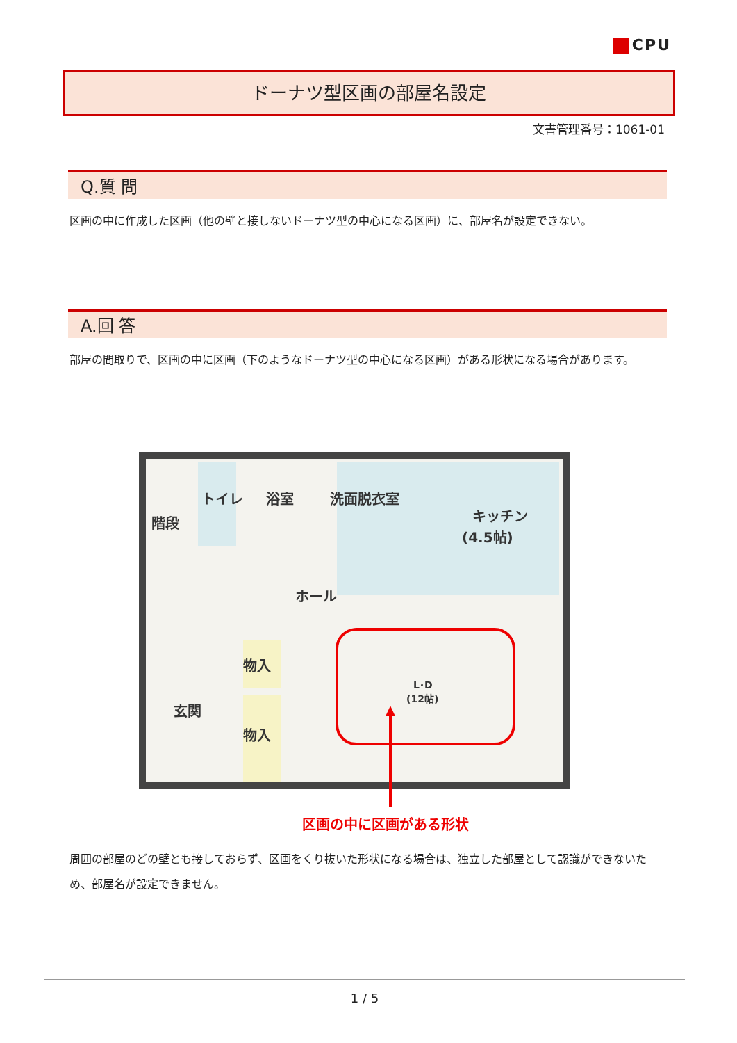CPU
ドーナツ型区画の部屋名設定
文書管理番号：1061-01
Q.質 問
区画の中に作成した区画（他の壁と接しないドーナツ型の中心になる区画）に、部屋名が設定できない。
A.回 答
部屋の間取りで、区画の中に区画（下のようなドーナツ型の中心になる区画）がある形状になる場合があります。
階段
トイレ
浴室
洗面脱衣室
キッチン
(4.5帖)
ホール
物入
物入
玄関
L･D
(12帖)
区画の中に区画がある形状
周囲の部屋のどの壁とも接しておらず、区画をくり抜いた形状になる場合は、独立した部屋として認識ができないため、部屋名が設定できません。
1 / 5